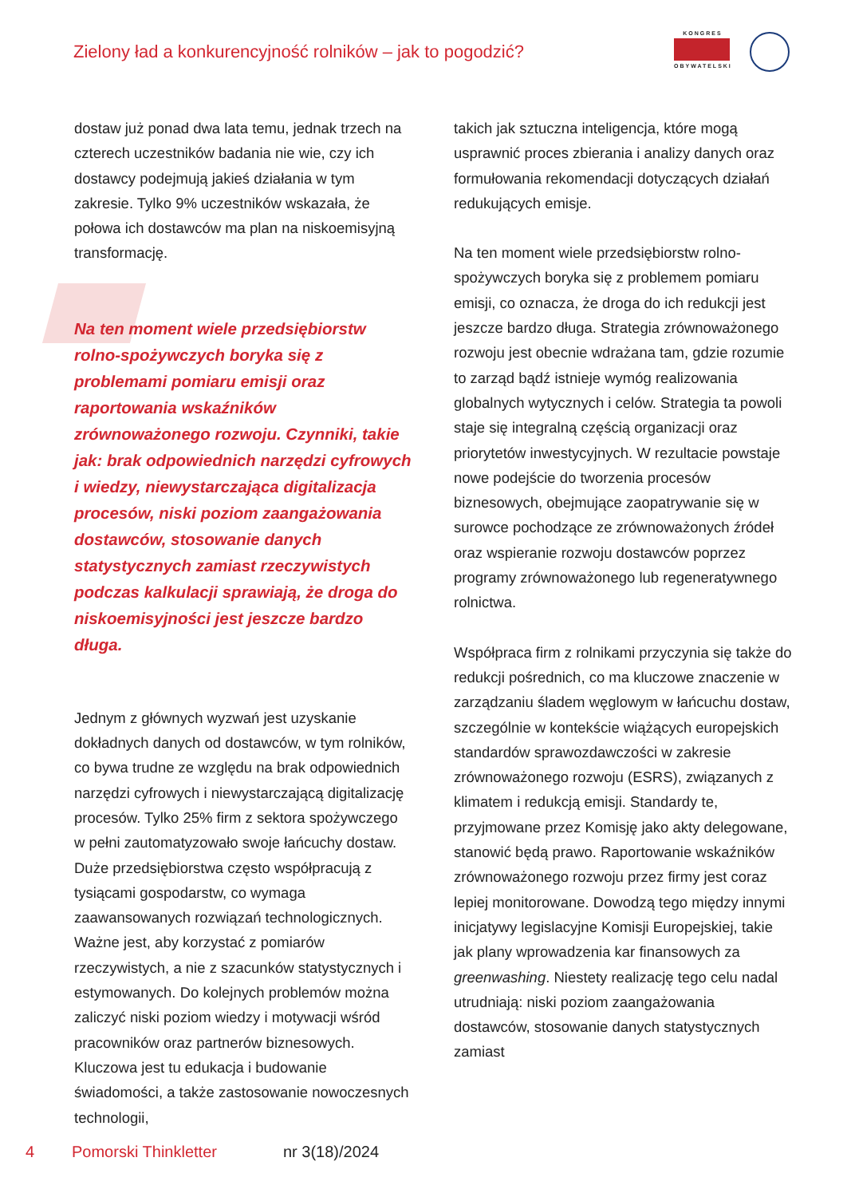Zielony ład a konkurencyjność rolników – jak to pogodzić?
KONGRES
OBYWATELSKI
dostaw już ponad dwa lata temu, jednak trzech na czterech uczestników badania nie wie, czy ich dostawcy podejmują jakieś działania w tym zakresie. Tylko 9% uczestników wskazała, że połowa ich dostawców ma plan na niskoemisyjną transformację.
Na ten moment wiele przedsiębiorstw rolno-spożywczych boryka się z problemami pomiaru emisji oraz raportowania wskaźników zrównoważonego rozwoju. Czynniki, takie jak: brak odpowiednich narzędzi cyfrowych i wiedzy, niewystarczająca digitalizacja procesów, niski poziom zaangażowania dostawców, stosowanie danych statystycznych zamiast rzeczywistych podczas kalkulacji sprawiają, że droga do niskoemisyjności jest jeszcze bardzo długa.
Jednym z głównych wyzwań jest uzyskanie dokładnych danych od dostawców, w tym rolników, co bywa trudne ze względu na brak odpowiednich narzędzi cyfrowych i niewystarczającą digitalizację procesów. Tylko 25% firm z sektora spożywczego w pełni zautomatyzowało swoje łańcuchy dostaw. Duże przedsiębiorstwa często współpracują z tysiącami gospodarstw, co wymaga zaawansowanych rozwiązań technologicznych. Ważne jest, aby korzystać z pomiarów rzeczywistych, a nie z szacunków statystycznych i estymowanych. Do kolejnych problemów można zaliczyć niski poziom wiedzy i motywacji wśród pracowników oraz partnerów biznesowych. Kluczowa jest tu edukacja i budowanie świadomości, a także zastosowanie nowoczesnych technologii,
takich jak sztuczna inteligencja, które mogą usprawnić proces zbierania i analizy danych oraz formułowania rekomendacji dotyczących działań redukujących emisje.
Na ten moment wiele przedsiębiorstw rolno-spożywczych boryka się z problemem pomiaru emisji, co oznacza, że droga do ich redukcji jest jeszcze bardzo długa. Strategia zrównoważonego rozwoju jest obecnie wdrażana tam, gdzie rozumie to zarząd bądź istnieje wymóg realizowania globalnych wytycznych i celów. Strategia ta powoli staje się integralną częścią organizacji oraz priorytetów inwestycyjnych. W rezultacie powstaje nowe podejście do tworzenia procesów biznesowych, obejmujące zaopatrywanie się w surowce pochodzące ze zrównoważonych źródeł oraz wspieranie rozwoju dostawców poprzez programy zrównoważonego lub regeneratywnego rolnictwa.
Współpraca firm z rolnikami przyczynia się także do redukcji pośrednich, co ma kluczowe znaczenie w zarządzaniu śladem węglowym w łańcuchu dostaw, szczególnie w kontekście wiążących europejskich standardów sprawozdawczości w zakresie zrównoważonego rozwoju (ESRS), związanych z klimatem i redukcją emisji. Standardy te, przyjmowane przez Komisję jako akty delegowane, stanowić będą prawo. Raportowanie wskaźników zrównoważonego rozwoju przez firmy jest coraz lepiej monitorowane. Dowodzą tego między innymi inicjatywy legislacyjne Komisji Europejskiej, takie jak plany wprowadzenia kar finansowych za greenwashing. Niestety realizację tego celu nadal utrudniają: niski poziom zaangażowania dostawców, stosowanie danych statystycznych zamiast
4 Pomorski Thinkletter nr 3(18)/2024